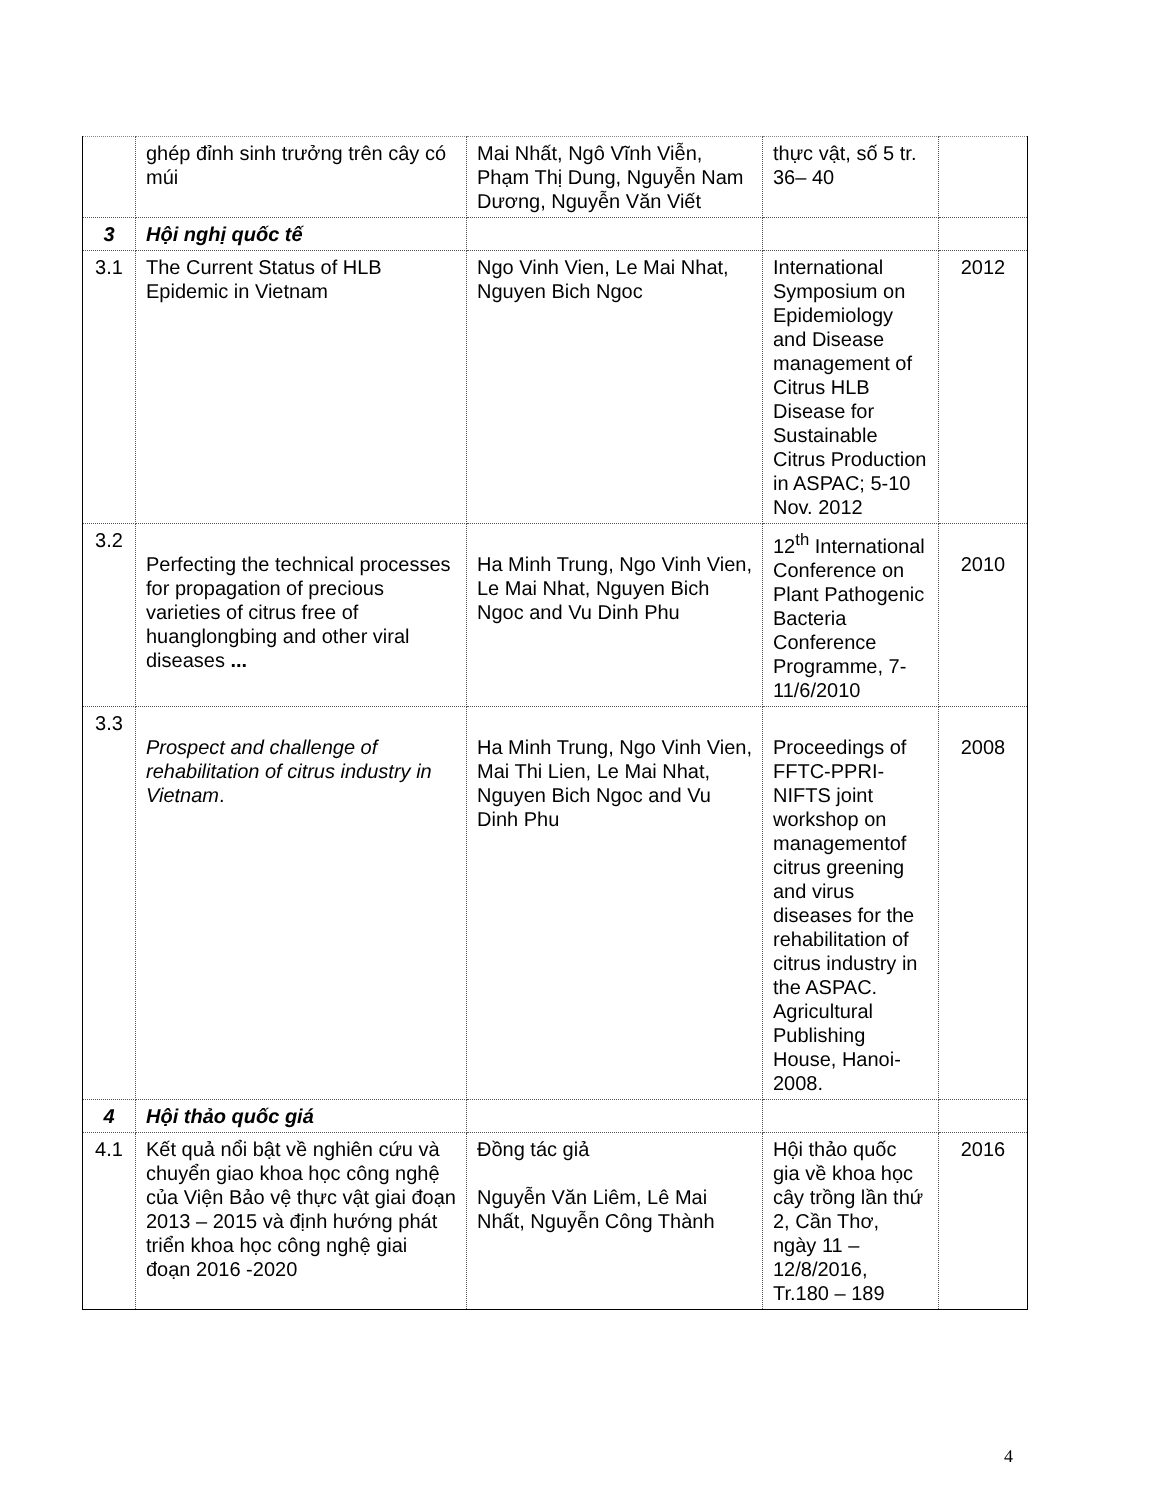| | ghép đỉnh sinh trưởng trên cây có múi | Mai Nhất, Ngô Vĩnh Viễn, Phạm Thị Dung, Nguyễn Nam Dương, Nguyễn Văn Viết | thực vật, số 5 tr. 36– 40 | |
| 3 | Hội nghị quốc tế | | | |
| 3.1 | The Current Status of HLB Epidemic in Vietnam | Ngo Vinh Vien, Le Mai Nhat, Nguyen Bich Ngoc | International Symposium on Epidemiology and Disease management of Citrus HLB Disease for Sustainable Citrus Production in ASPAC; 5-10 Nov. 2012 | 2012 |
| 3.2 | Perfecting the technical processes for propagation of precious varieties of citrus free of huanglongbing and other viral diseases ... | Ha Minh Trung, Ngo Vinh Vien, Le Mai Nhat, Nguyen Bich Ngoc and Vu Dinh Phu | 12<sup>th</sup> International Conference on Plant Pathogenic Bacteria Conference Programme, 7-11/6/2010 | 2010 |
| 3.3 | Prospect and challenge of rehabilitation of citrus industry in Vietnam . | Ha Minh Trung, Ngo Vinh Vien, Mai Thi Lien, Le Mai Nhat, Nguyen Bich Ngoc and Vu Dinh Phu | Proceedings of FFTC-PPRI-NIFTS joint workshop on managementof citrus greening and virus diseases for the rehabilitation of citrus industry in the ASPAC. Agricultural Publishing House, Hanoi-2008. | 2008 |
| 4 | Hội thảo quốc giá | | | |
| 4.1 | Kết quả nổi bật về nghiên cứu và chuyển giao khoa học công nghệ của Viện Bảo vệ thực vật giai đoạn 2013 – 2015 và định hướng phát triển khoa học công nghệ giai đoạn 2016 -2020 | Đồng tác giả Nguyễn Văn Liêm, Lê Mai Nhất, Nguyễn Công Thành | Hội thảo quốc gia về khoa học cây trồng lần thứ 2, Cần Thơ, ngày 11 – 12/8/2016, Tr.180 – 189 | 2016 |
4